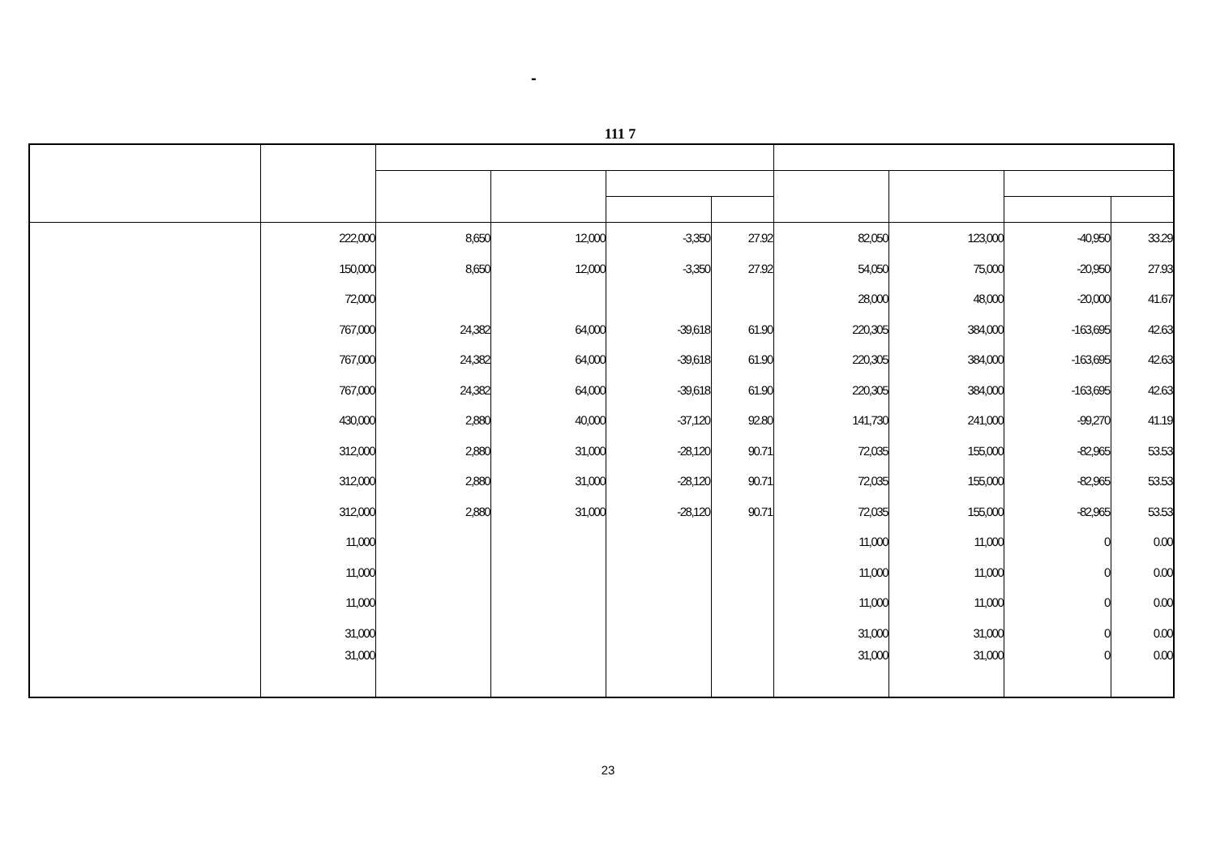-
111 7
| | 222,000 | 8,650 | 12,000 | -3,350 | 27.92 | 82,050 | 123,000 | -40,950 | 33.29 |
| | 150,000 | 8,650 | 12,000 | -3,350 | 27.92 | 54,050 | 75,000 | -20,950 | 27.93 |
| | 72,000 | | | | | 28,000 | 48,000 | -20,000 | 41.67 |
| | 767,000 | 24,382 | 64,000 | -39,618 | 61.90 | 220,305 | 384,000 | -163,695 | 42.63 |
| | 767,000 | 24,382 | 64,000 | -39,618 | 61.90 | 220,305 | 384,000 | -163,695 | 42.63 |
| | 767,000 | 24,382 | 64,000 | -39,618 | 61.90 | 220,305 | 384,000 | -163,695 | 42.63 |
| | 430,000 | 2,880 | 40,000 | -37,120 | 92.80 | 141,730 | 241,000 | -99,270 | 41.19 |
| | 312,000 | 2,880 | 31,000 | -28,120 | 90.71 | 72,035 | 155,000 | -82,965 | 53.53 |
| | 312,000 | 2,880 | 31,000 | -28,120 | 90.71 | 72,035 | 155,000 | -82,965 | 53.53 |
| | 312,000 | 2,880 | 31,000 | -28,120 | 90.71 | 72,035 | 155,000 | -82,965 | 53.53 |
| | 11,000 | | | | | 11,000 | 11,000 | 0 | 0.00 |
| | 11,000 | | | | | 11,000 | 11,000 | 0 | 0.00 |
| | 11,000 | | | | | 11,000 | 11,000 | 0 | 0.00 |
| | 31,000 | | | | | 31,000 | 31,000 | 0 | 0.00 |
| | 31,000 | | | | | 31,000 | 31,000 | 0 | 0.00 |
23